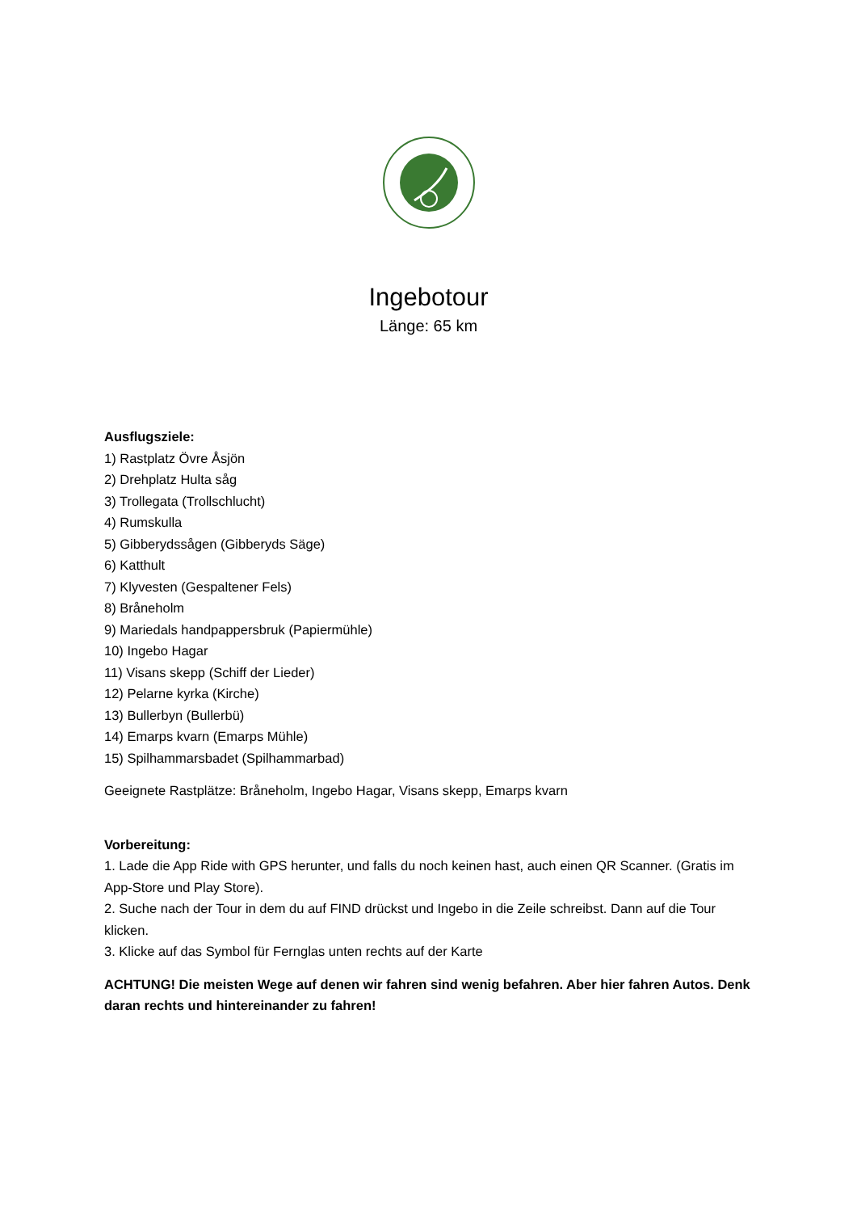Ingebotour
Länge: 65 km
Ausflugsziele:
1) Rastplatz Övre Åsjön
2) Drehplatz Hulta såg
3) Trollegata (Trollschlucht)
4) Rumskulla
5) Gibberydssågen (Gibberyds Säge)
6) Katthult
7) Klyvesten (Gespaltener Fels)
8) Bråneholm
9) Mariedals handpappersbruk (Papiermühle)
10) Ingebo Hagar
11) Visans skepp (Schiff der Lieder)
12) Pelarne kyrka (Kirche)
13) Bullerbyn (Bullerbü)
14) Emarps kvarn (Emarps Mühle)
15) Spilhammarsbadet (Spilhammarbad)
Geeignete Rastplätze: Bråneholm, Ingebo Hagar, Visans skepp, Emarps kvarn
Vorbereitung:
1. Lade die App Ride with GPS herunter, und falls du noch keinen hast, auch einen QR Scanner. (Gratis im App-Store und Play Store).
2. Suche nach der Tour in dem du auf FIND drückst und Ingebo in die Zeile schreibst. Dann auf die Tour klicken.
3. Klicke auf das Symbol für Fernglas unten rechts auf der Karte
ACHTUNG! Die meisten Wege auf denen wir fahren sind wenig befahren. Aber hier fahren Autos. Denk daran rechts und hintereinander zu fahren!